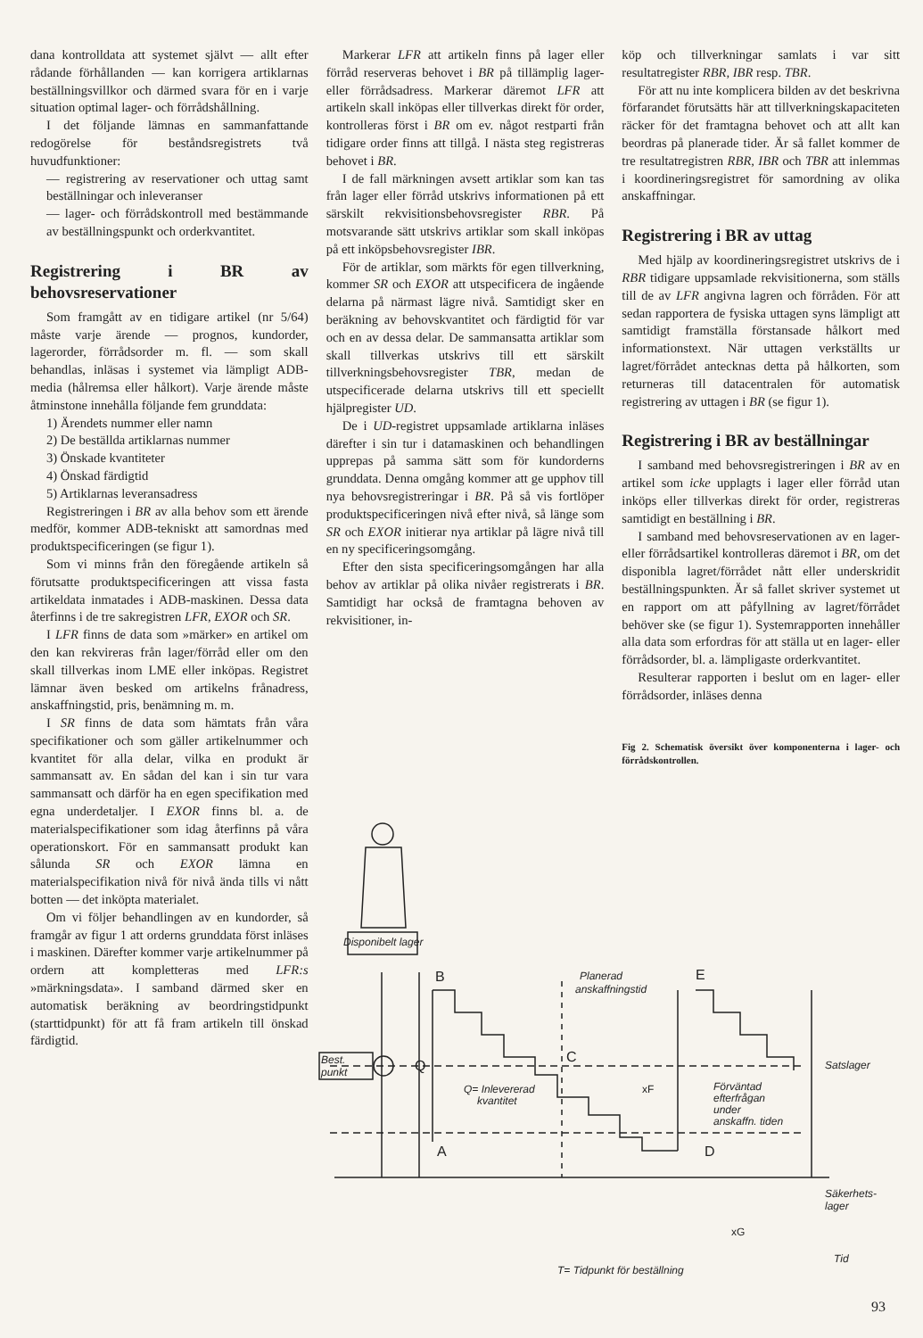dana kontrolldata att systemet självt — allt efter rådande förhållanden — kan korrigera artiklarnas beställningsvillkor och därmed svara för en i varje situation optimal lager- och förrådshållning.
I det följande lämnas en sammanfattande redogörelse för beståndsregistrets två huvudfunktioner:
— registrering av reservationer och uttag samt beställningar och inleveranser
— lager- och förrådskontroll med bestämmande av beställningspunkt och orderkvantitet.
Registrering i BR av behovsreservationer
Som framgått av en tidigare artikel (nr 5/64) måste varje ärende — prognos, kundorder, lagerorder, förrådsorder m. fl. — som skall behandlas, inläsas i systemet via lämpligt ADB-media (hålremsa eller hålkort). Varje ärende måste åtminstone innehålla följande fem grunddata:
1) Ärendets nummer eller namn
2) De beställda artiklarnas nummer
3) Önskade kvantiteter
4) Önskad färdigtid
5) Artiklarnas leveransadress
Registreringen i BR av alla behov som ett ärende medför, kommer ADB-tekniskt att samordnas med produktspecificeringen (se figur 1).
Som vi minns från den föregående artikeln så förutsatte produktspecificeringen att vissa fasta artikeldata inmatades i ADB-maskinen. Dessa data återfinns i de tre sakregistren LFR, EXOR och SR.
I LFR finns de data som »märker» en artikel om den kan rekvireras från lager/förråd eller om den skall tillverkas inom LME eller inköpas. Registret lämnar även besked om artikelns frånadress, anskaffningstid, pris, benämning m. m.
I SR finns de data som hämtats från våra specifikationer och som gäller artikelnummer och kvantitet för alla delar, vilka en produkt är sammansatt av. En sådan del kan i sin tur vara sammansatt och därför ha en egen specifikation med egna underdetaljer. I EXOR finns bl. a. de materialspecifikationer som idag återfinns på våra operationskort. För en sammansatt produkt kan sålunda SR och EXOR lämna en materialspecifikation nivå för nivå ända tills vi nått botten — det inköpta materialet.
Om vi följer behandlingen av en kundorder, så framgår av figur 1 att orderns grunddata först inläses i maskinen. Därefter kommer varje artikelnummer på ordern att kompletteras med LFR:s »märkningsdata». I samband därmed sker en automatisk beräkning av beordringstidpunkt (starttidpunkt) för att få fram artikeln till önskad färdigtid.
Markerar LFR att artikeln finns på lager eller förråd reserveras behovet i BR på tillämplig lager- eller förrådsadress. Markerar däremot LFR att artikeln skall inköpas eller tillverkas direkt för order, kontrolleras först i BR om ev. något restparti från tidigare order finns att tillgå. I nästa steg registreras behovet i BR.
I de fall märkningen avsett artiklar som kan tas från lager eller förråd utskrivs informationen på ett särskilt rekvisitionsbehovsregister RBR. På motsvarande sätt utskrivs artiklar som skall inköpas på ett inköpsbehovsregister IBR.
För de artiklar, som märkts för egen tillverkning, kommer SR och EXOR att utspecificera de ingående delarna på närmast lägre nivå. Samtidigt sker en beräkning av behovskvantitet och färdigtid för var och en av dessa delar. De sammansatta artiklar som skall tillverkas utskrivs till ett särskilt tillverkningsbehovsregister TBR, medan de utspecificerade delarna utskrivs till ett speciellt hjälpregister UD.
De i UD-registret uppsamlade artiklarna inläses därefter i sin tur i datamaskinen och behandlingen upprepas på samma sätt som för kundorderns grunddata. Denna omgång kommer att ge upphov till nya behovsregistreringar i BR. På så vis fortlöper produktspecificeringen nivå efter nivå, så länge som SR och EXOR initierar nya artiklar på lägre nivå till en ny specificeringsomgång.
Efter den sista specificeringsomgången har alla behov av artiklar på olika nivåer registrerats i BR. Samtidigt har också de framtagna behoven av rekvisitioner, in-
köp och tillverkningar samlats i var sitt resultatregister RBR, IBR resp. TBR.
För att nu inte komplicera bilden av det beskrivna förfarandet förutsätts här att tillverkningskapaciteten räcker för det framtagna behovet och att allt kan beordras på planerade tider. Är så fallet kommer de tre resultatregistren RBR, IBR och TBR att inlemmas i koordineringsregistret för samordning av olika anskaffningar.
Registrering i BR av uttag
Med hjälp av koordineringsregistret utskrivs de i RBR tidigare uppsamlade rekvisitionerna, som ställs till de av LFR angivna lagren och förråden. För att sedan rapportera de fysiska uttagen syns lämpligt att samtidigt framställa förstansade hålkort med informationstext. När uttagen verkställts ur lagret/förrådet antecknas detta på hålkorten, som returneras till datacentralen för automatisk registrering av uttagen i BR (se figur 1).
Registrering i BR av beställningar
I samband med behovsregistreringen i BR av en artikel som icke upplagts i lager eller förråd utan inköps eller tillverkas direkt för order, registreras samtidigt en beställning i BR.
I samband med behovsreservationen av en lager- eller förrådsartikel kontrolleras däremot i BR, om det disponibla lagret/förrådet nått eller underskridit beställningspunkten. Är så fallet skriver systemet ut en rapport om att påfyllning av lagret/förrådet behöver ske (se figur 1). Systemrapporten innehåller alla data som erfordras för att ställa ut en lager- eller förrådsorder, bl. a. lämpligaste orderkvantitet.
Resulterar rapporten i beslut om en lager- eller förrådsorder, inläses denna
Fig 2. Schematisk översikt över komponenterna i lager- och förrådskontrollen.
Disponibelt lager
Best.
punkt
B
A
Q
C
E
D
Q= Inlevererad
kvantitet
Planerad
anskaffningstid
xF
xG
Förväntad
efterfrågan
under
anskaffn. tiden
Satslager
Säkerhets-
lager
Tid
T= Tidpunkt för beställning
93